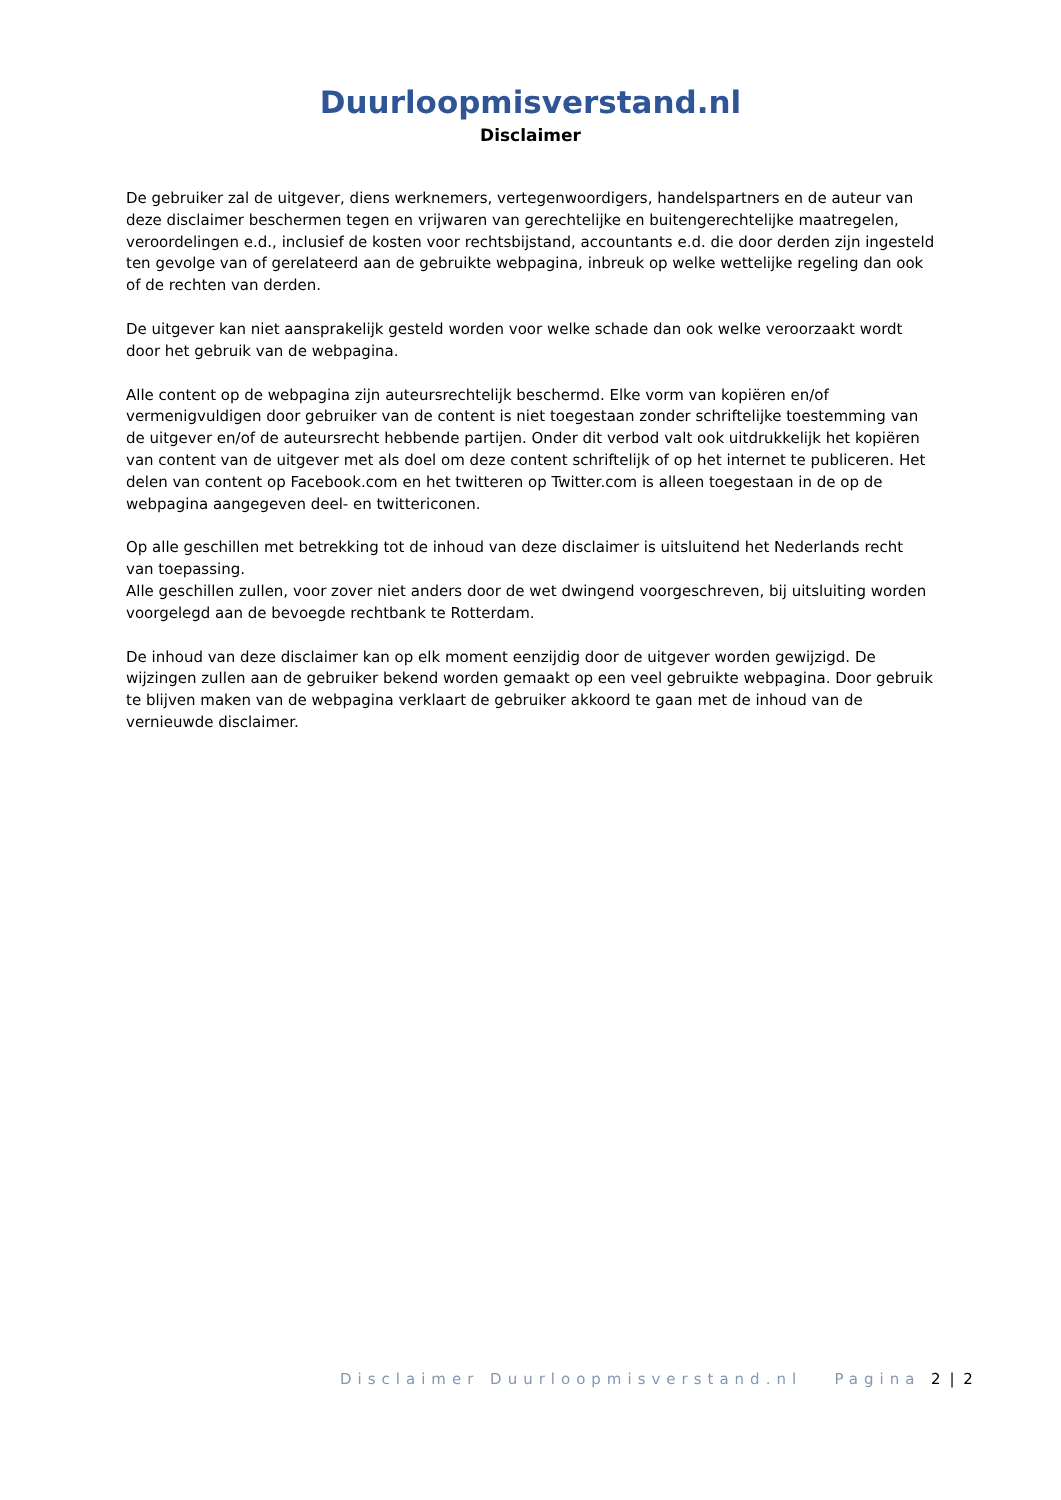Duurloopmisverstand.nl
Disclaimer
De gebruiker zal de uitgever, diens werknemers, vertegenwoordigers, handelspartners en de auteur van deze disclaimer beschermen tegen en vrijwaren van gerechtelijke en buitengerechtelijke maatregelen, veroordelingen e.d., inclusief de kosten voor rechtsbijstand, accountants e.d. die door derden zijn ingesteld ten gevolge van of gerelateerd aan de gebruikte webpagina, inbreuk op welke wettelijke regeling dan ook of de rechten van derden.
De uitgever kan niet aansprakelijk gesteld worden voor welke schade dan ook welke veroorzaakt wordt door het gebruik van de webpagina.
Alle content op de webpagina zijn auteursrechtelijk beschermd. Elke vorm van kopiëren en/of vermenigvuldigen door gebruiker van de content is niet toegestaan zonder schriftelijke toestemming van de uitgever en/of de auteursrecht hebbende partijen. Onder dit verbod valt ook uitdrukkelijk het kopiëren van content van de uitgever met als doel om deze content schriftelijk of op het internet te publiceren. Het delen van content op Facebook.com en het twitteren op Twitter.com is alleen toegestaan in de op de webpagina aangegeven deel- en twittericonen.
Op alle geschillen met betrekking tot de inhoud van deze disclaimer is uitsluitend het Nederlands recht van toepassing.
Alle geschillen zullen, voor zover niet anders door de wet dwingend voorgeschreven, bij uitsluiting worden voorgelegd aan de bevoegde rechtbank te Rotterdam.
De inhoud van deze disclaimer kan op elk moment eenzijdig door de uitgever worden gewijzigd. De wijzingen zullen aan de gebruiker bekend worden gemaakt op een veel gebruikte webpagina. Door gebruik te blijven maken van de webpagina verklaart de gebruiker akkoord te gaan met de inhoud van de vernieuwde disclaimer.
Disclaimer Duurloopmisverstand.nl Pagina 2 | 2